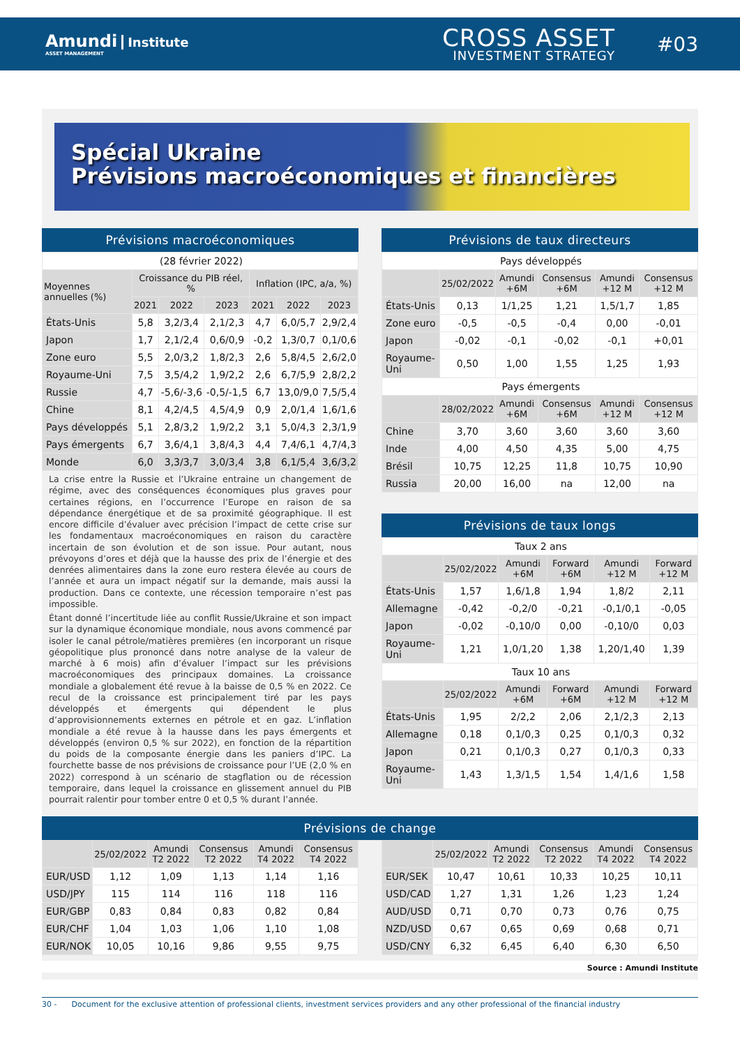Amundi Institute
ASSET MANAGEMENT
CROSS ASSET
INVESTMENT STRATEGY
#03
Spécial Ukraine
Prévisions macroéconomiques et financières
Prévisions macroéconomiques
| (28 février 2022) | | | | | | |
| Moyennes annuelles (%) | Croissance du PIB réel, % | | | Inflation (IPC, a/a, %) | | |
| | 2021 | 2022 | 2023 | 2021 | 2022 | 2023 |
| États-Unis | 5,8 | 3,2/3,4 | 2,1/2,3 | 4,7 | 6,0/5,7 | 2,9/2,4 |
| Japon | 1,7 | 2,1/2,4 | 0,6/0,9 | -0,2 | 1,3/0,7 | 0,1/0,6 |
| Zone euro | 5,5 | 2,0/3,2 | 1,8/2,3 | 2,6 | 5,8/4,5 | 2,6/2,0 |
| Royaume-Uni | 7,5 | 3,5/4,2 | 1,9/2,2 | 2,6 | 6,7/5,9 | 2,8/2,2 |
| Russie | 4,7 | -5,6/-3,6 | -0,5/-1,5 | 6,7 | 13,0/9,0 | 7,5/5,4 |
| Chine | 8,1 | 4,2/4,5 | 4,5/4,9 | 0,9 | 2,0/1,4 | 1,6/1,6 |
| Pays développés | 5,1 | 2,8/3,2 | 1,9/2,2 | 3,1 | 5,0/4,3 | 2,3/1,9 |
| Pays émergents | 6,7 | 3,6/4,1 | 3,8/4,3 | 4,4 | 7,4/6,1 | 4,7/4,3 |
| Monde | 6,0 | 3,3/3,7 | 3,0/3,4 | 3,8 | 6,1/5,4 | 3,6/3,2 |
La crise entre la Russie et l’Ukraine entraine un changement de régime, avec des conséquences économiques plus graves pour certaines régions, en l’occurrence l’Europe en raison de sa dépendance énergétique et de sa proximité géographique. Il est encore difficile d’évaluer avec précision l’impact de cette crise sur les fondamentaux macroéconomiques en raison du caractère incertain de son évolution et de son issue. Pour autant, nous prévoyons d’ores et déjà que la hausse des prix de l’énergie et des denrées alimentaires dans la zone euro restera élevée au cours de l’année et aura un impact négatif sur la demande, mais aussi la production. Dans ce contexte, une récession temporaire n’est pas impossible.
Étant donné l’incertitude liée au conflit Russie/Ukraine et son impact sur la dynamique économique mondiale, nous avons commencé par isoler le canal pétrole/matières premières (en incorporant un risque géopolitique plus prononcé dans notre analyse de la valeur de marché à 6 mois) afin d’évaluer l’impact sur les prévisions macroéconomiques des principaux domaines. La croissance mondiale a globalement été revue à la baisse de 0,5 % en 2022. Ce recul de la croissance est principalement tiré par les pays développés et émergents qui dépendent le plus d’approvisionnements externes en pétrole et en gaz. L’inflation mondiale a été revue à la hausse dans les pays émergents et développés (environ 0,5 % sur 2022), en fonction de la répartition du poids de la composante énergie dans les paniers d’IPC. La fourchette basse de nos prévisions de croissance pour l’UE (2,0 % en 2022) correspond à un scénario de stagflation ou de récession temporaire, dans lequel la croissance en glissement annuel du PIB pourrait ralentir pour tomber entre 0 et 0,5 % durant l’année.
Prévisions de taux directeurs
| Pays développés | | | | | |
| | 25/02/2022 | Amundi +6M | Consensus +6M | Amundi +12 M | Consensus +12 M |
| États-Unis | 0,13 | 1/1,25 | 1,21 | 1,5/1,7 | 1,85 |
| Zone euro | -0,5 | -0,5 | -0,4 | 0,00 | -0,01 |
| Japon | -0,02 | -0,1 | -0,02 | -0,1 | +0,01 |
| Royaume-Uni | 0,50 | 1,00 | 1,55 | 1,25 | 1,93 |
| Pays émergents | | | | | |
| | 28/02/2022 | Amundi +6M | Consensus +6M | Amundi +12 M | Consensus +12 M |
| Chine | 3,70 | 3,60 | 3,60 | 3,60 | 3,60 |
| Inde | 4,00 | 4,50 | 4,35 | 5,00 | 4,75 |
| Brésil | 10,75 | 12,25 | 11,8 | 10,75 | 10,90 |
| Russia | 20,00 | 16,00 | na | 12,00 | na |
Prévisions de taux longs
| Taux 2 ans | | | | | |
| | 25/02/2022 | Amundi +6M | Forward +6M | Amundi +12 M | Forward +12 M |
| États-Unis | 1,57 | 1,6/1,8 | 1,94 | 1,8/2 | 2,11 |
| Allemagne | -0,42 | -0,2/0 | -0,21 | -0,1/0,1 | -0,05 |
| Japon | -0,02 | -0,10/0 | 0,00 | -0,10/0 | 0,03 |
| Royaume-Uni | 1,21 | 1,0/1,20 | 1,38 | 1,20/1,40 | 1,39 |
| Taux 10 ans | | | | | |
| | 25/02/2022 | Amundi +6M | Forward +6M | Amundi +12 M | Forward +12 M |
| États-Unis | 1,95 | 2/2,2 | 2,06 | 2,1/2,3 | 2,13 |
| Allemagne | 0,18 | 0,1/0,3 | 0,25 | 0,1/0,3 | 0,32 |
| Japon | 0,21 | 0,1/0,3 | 0,27 | 0,1/0,3 | 0,33 |
| Royaume-Uni | 1,43 | 1,3/1,5 | 1,54 | 1,4/1,6 | 1,58 |
Prévisions de change
| | 25/02/2022 | Amundi T2 2022 | Consensus T2 2022 | Amundi T4 2022 | Consensus T4 2022 |
| --- | --- | --- | --- | --- | --- |
| EUR/USD | 1,12 | 1,09 | 1,13 | 1,14 | 1,16 |
| USD/JPY | 115 | 114 | 116 | 118 | 116 |
| EUR/GBP | 0,83 | 0,84 | 0,83 | 0,82 | 0,84 |
| EUR/CHF | 1,04 | 1,03 | 1,06 | 1,10 | 1,08 |
| EUR/NOK | 10,05 | 10,16 | 9,86 | 9,55 | 9,75 |
| | 25/02/2022 | Amundi T2 2022 | Consensus T2 2022 | Amundi T4 2022 | Consensus T4 2022 |
| --- | --- | --- | --- | --- | --- |
| EUR/SEK | 10,47 | 10,61 | 10,33 | 10,25 | 10,11 |
| USD/CAD | 1,27 | 1,31 | 1,26 | 1,23 | 1,24 |
| AUD/USD | 0,71 | 0,70 | 0,73 | 0,76 | 0,75 |
| NZD/USD | 0,67 | 0,65 | 0,69 | 0,68 | 0,71 |
| USD/CNY | 6,32 | 6,45 | 6,40 | 6,30 | 6,50 |
Source : Amundi Institute
30 - Document for the exclusive attention of professional clients, investment services providers and any other professional of the financial industry